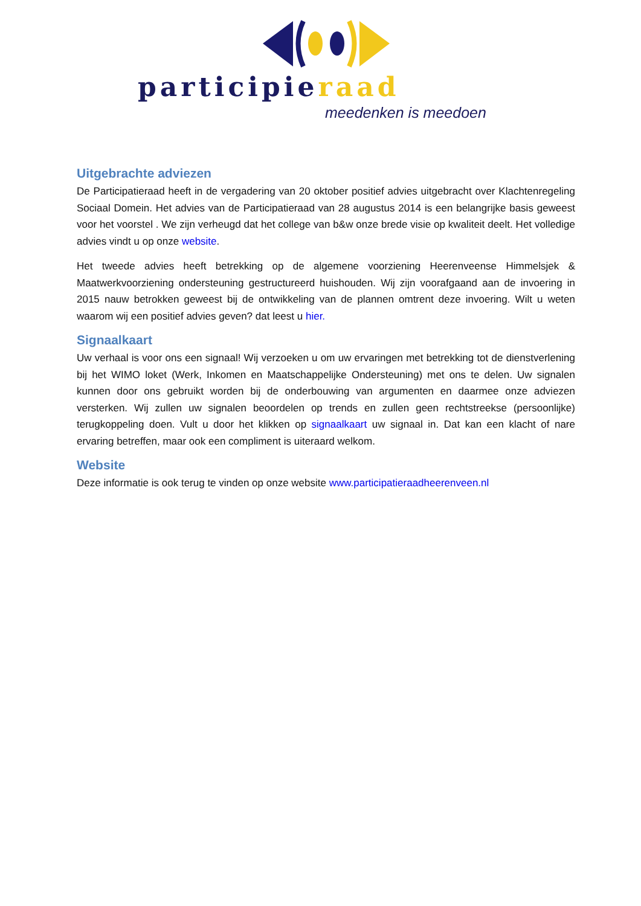participieraad
meedenken is meedoen
Uitgebrachte adviezen
De Participatieraad heeft in de vergadering van 20 oktober positief advies uitgebracht over Klachtenregeling Sociaal Domein. Het advies van de Participatieraad van 28 augustus 2014 is een belangrijke basis geweest voor het voorstel . We zijn verheugd dat het college van b&w onze brede visie op kwaliteit deelt. Het volledige advies vindt u op onze website.
Het tweede advies heeft betrekking op de algemene voorziening Heerenveense Himmelsjek & Maatwerkvoorziening ondersteuning gestructureerd huishouden. Wij zijn voorafgaand aan de invoering in 2015 nauw betrokken geweest bij de ontwikkeling van de plannen omtrent deze invoering. Wilt u weten waarom wij een positief advies geven? dat leest u hier.
Signaalkaart
Uw verhaal is voor ons een signaal! Wij verzoeken u om uw ervaringen met betrekking tot de dienstverlening bij het WIMO loket (Werk, Inkomen en Maatschappelijke Ondersteuning) met ons te delen. Uw signalen kunnen door ons gebruikt worden bij de onderbouwing van argumenten en daarmee onze adviezen versterken. Wij zullen uw signalen beoordelen op trends en zullen geen rechtstreekse (persoonlijke) terugkoppeling doen. Vult u door het klikken op signaalkaart uw signaal in. Dat kan een klacht of nare ervaring betreffen, maar ook een compliment is uiteraard welkom.
Website
Deze informatie is ook terug te vinden op onze website www.participatieraadheerenveen.nl